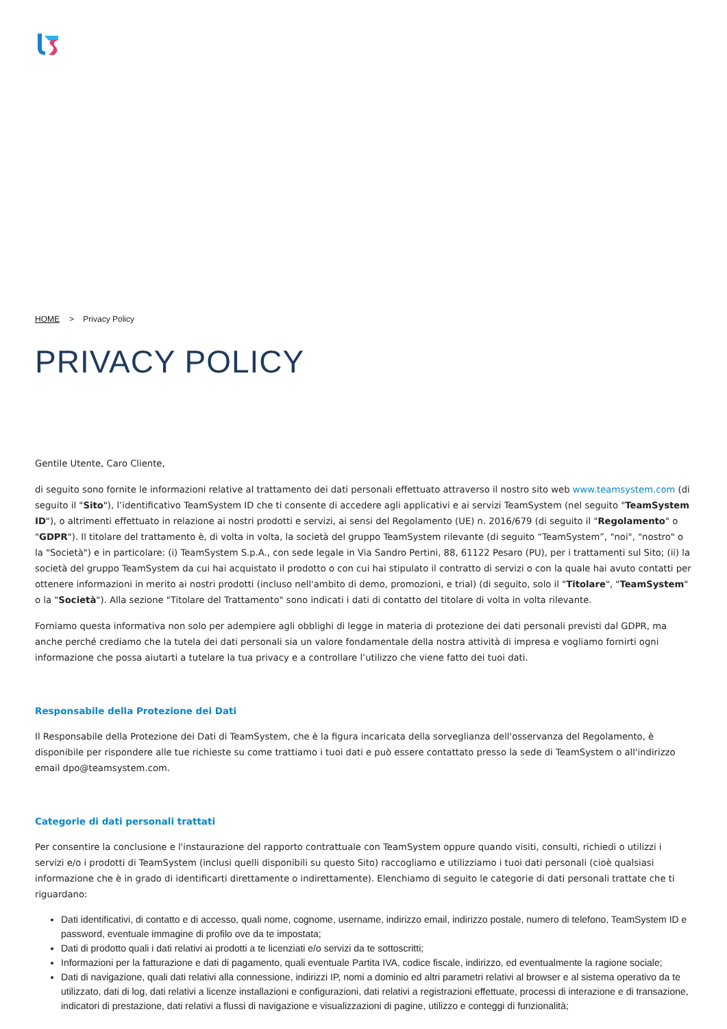HOME > Privacy Policy
PRIVACY POLICY
Gentile Utente, Caro Cliente,
di seguito sono fornite le informazioni relative al trattamento dei dati personali effettuato attraverso il nostro sito web www.teamsystem.com (di seguito il "Sito"), l’identificativo TeamSystem ID che ti consente di accedere agli applicativi e ai servizi TeamSystem (nel seguito "TeamSystem ID"), o altrimenti effettuato in relazione ai nostri prodotti e servizi, ai sensi del Regolamento (UE) n. 2016/679 (di seguito il "Regolamento" o "GDPR"). Il titolare del trattamento è, di volta in volta, la società del gruppo TeamSystem rilevante (di seguito “TeamSystem”, "noi", "nostro" o la "Società") e in particolare: (i) TeamSystem S.p.A., con sede legale in Via Sandro Pertini, 88, 61122 Pesaro (PU), per i trattamenti sul Sito; (ii) la società del gruppo TeamSystem da cui hai acquistato il prodotto o con cui hai stipulato il contratto di servizi o con la quale hai avuto contatti per ottenere informazioni in merito ai nostri prodotti (incluso nell'ambito di demo, promozioni, e trial) (di seguito, solo il "Titolare", "TeamSystem" o la "Società"). Alla sezione "Titolare del Trattamento" sono indicati i dati di contatto del titolare di volta in volta rilevante.
Forniamo questa informativa non solo per adempiere agli obblighi di legge in materia di protezione dei dati personali previsti dal GDPR, ma anche perché crediamo che la tutela dei dati personali sia un valore fondamentale della nostra attività di impresa e vogliamo fornirti ogni informazione che possa aiutarti a tutelare la tua privacy e a controllare l’utilizzo che viene fatto dei tuoi dati.
Responsabile della Protezione dei Dati
Il Responsabile della Protezione dei Dati di TeamSystem, che è la figura incaricata della sorveglianza dell'osservanza del Regolamento, è disponibile per rispondere alle tue richieste su come trattiamo i tuoi dati e può essere contattato presso la sede di TeamSystem o all'indirizzo email dpo@teamsystem.com.
Categorie di dati personali trattati
Per consentire la conclusione e l'instaurazione del rapporto contrattuale con TeamSystem oppure quando visiti, consulti, richiedi o utilizzi i servizi e/o i prodotti di TeamSystem (inclusi quelli disponibili su questo Sito) raccogliamo e utilizziamo i tuoi dati personali (cioè qualsiasi informazione che è in grado di identificarti direttamente o indirettamente). Elenchiamo di seguito le categorie di dati personali trattate che ti riguardano:
Dati identificativi, di contatto e di accesso, quali nome, cognome, username, indirizzo email, indirizzo postale, numero di telefono, TeamSystem ID e password, eventuale immagine di profilo ove da te impostata;
Dati di prodotto quali i dati relativi ai prodotti a te licenziati e/o servizi da te sottoscritti;
Informazioni per la fatturazione e dati di pagamento, quali eventuale Partita IVA, codice fiscale, indirizzo, ed eventualmente la ragione sociale;
Dati di navigazione, quali dati relativi alla connessione, indirizzi IP, nomi a dominio ed altri parametri relativi al browser e al sistema operativo da te utilizzato, dati di log, dati relativi a licenze installazioni e configurazioni, dati relativi a registrazioni effettuate, processi di interazione e di transazione, indicatori di prestazione, dati relativi a flussi di navigazione e visualizzazioni di pagine, utilizzo e conteggi di funzionalità;